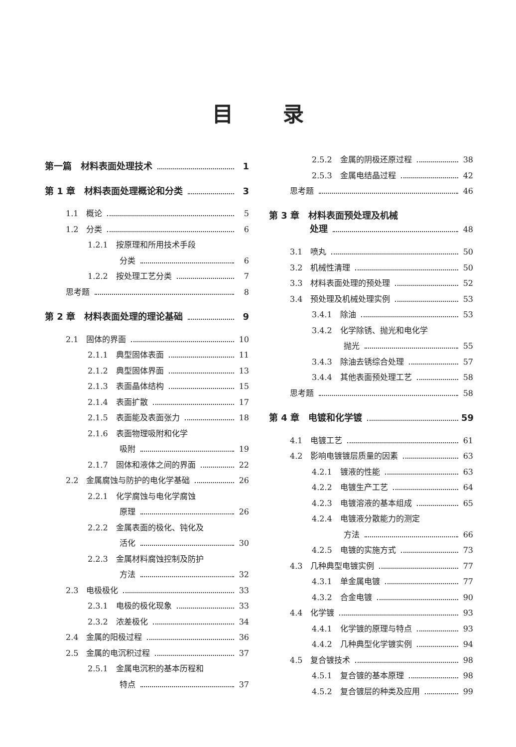目录
第一篇　材料表面处理技术 1
第 1 章　材料表面处理概论和分类 3
1.1　概论 5
1.2　分类 6
1.2.1　按原理和所用技术手段
分类 6
1.2.2　按处理工艺分类 7
思考题 8
第 2 章　材料表面处理的理论基础 9
2.1　固体的界面 10
2.1.1　典型固体表面 11
2.1.2　典型固体界面 13
2.1.3　表面晶体结构 15
2.1.4　表面扩散 17
2.1.5　表面能及表面张力 18
2.1.6　表面物理吸附和化学
吸附 19
2.1.7　固体和液体之间的界面 22
2.2　金属腐蚀与防护的电化学基础 26
2.2.1　化学腐蚀与电化学腐蚀
原理 26
2.2.2　金属表面的极化、钝化及
活化 30
2.2.3　金属材料腐蚀控制及防护
方法 32
2.3　电极极化 33
2.3.1　电极的极化现象 33
2.3.2　浓差极化 34
2.4　金属的阳极过程 36
2.5　金属的电沉积过程 37
2.5.1　金属电沉积的基本历程和
特点 37
2.5.2　金属的阴极还原过程 38
2.5.3　金属电结晶过程 42
思考题 46
第 3 章　材料表面预处理及机械
处理 48
3.1　喷丸 50
3.2　机械性清理 50
3.3　材料表面处理的预处理 52
3.4　预处理及机械处理实例 53
3.4.1　除油 53
3.4.2　化学除锈、抛光和电化学
抛光 55
3.4.3　除油去锈综合处理 57
3.4.4　其他表面预处理工艺 58
思考题 58
第 4 章　电镀和化学镀 59
4.1　电镀工艺 61
4.2　影响电镀镀层质量的因素 63
4.2.1　镀液的性能 63
4.2.2　电镀生产工艺 64
4.2.3　电镀溶液的基本组成 65
4.2.4　电镀液分散能力的测定
方法 66
4.2.5　电镀的实施方式 73
4.3　几种典型电镀实例 77
4.3.1　单金属电镀 77
4.3.2　合金电镀 90
4.4　化学镀 93
4.4.1　化学镀的原理与特点 93
4.4.2　几种典型化学镀实例 94
4.5　复合镀技术 98
4.5.1　复合镀的基本原理 98
4.5.2　复合镀层的种类及应用 99